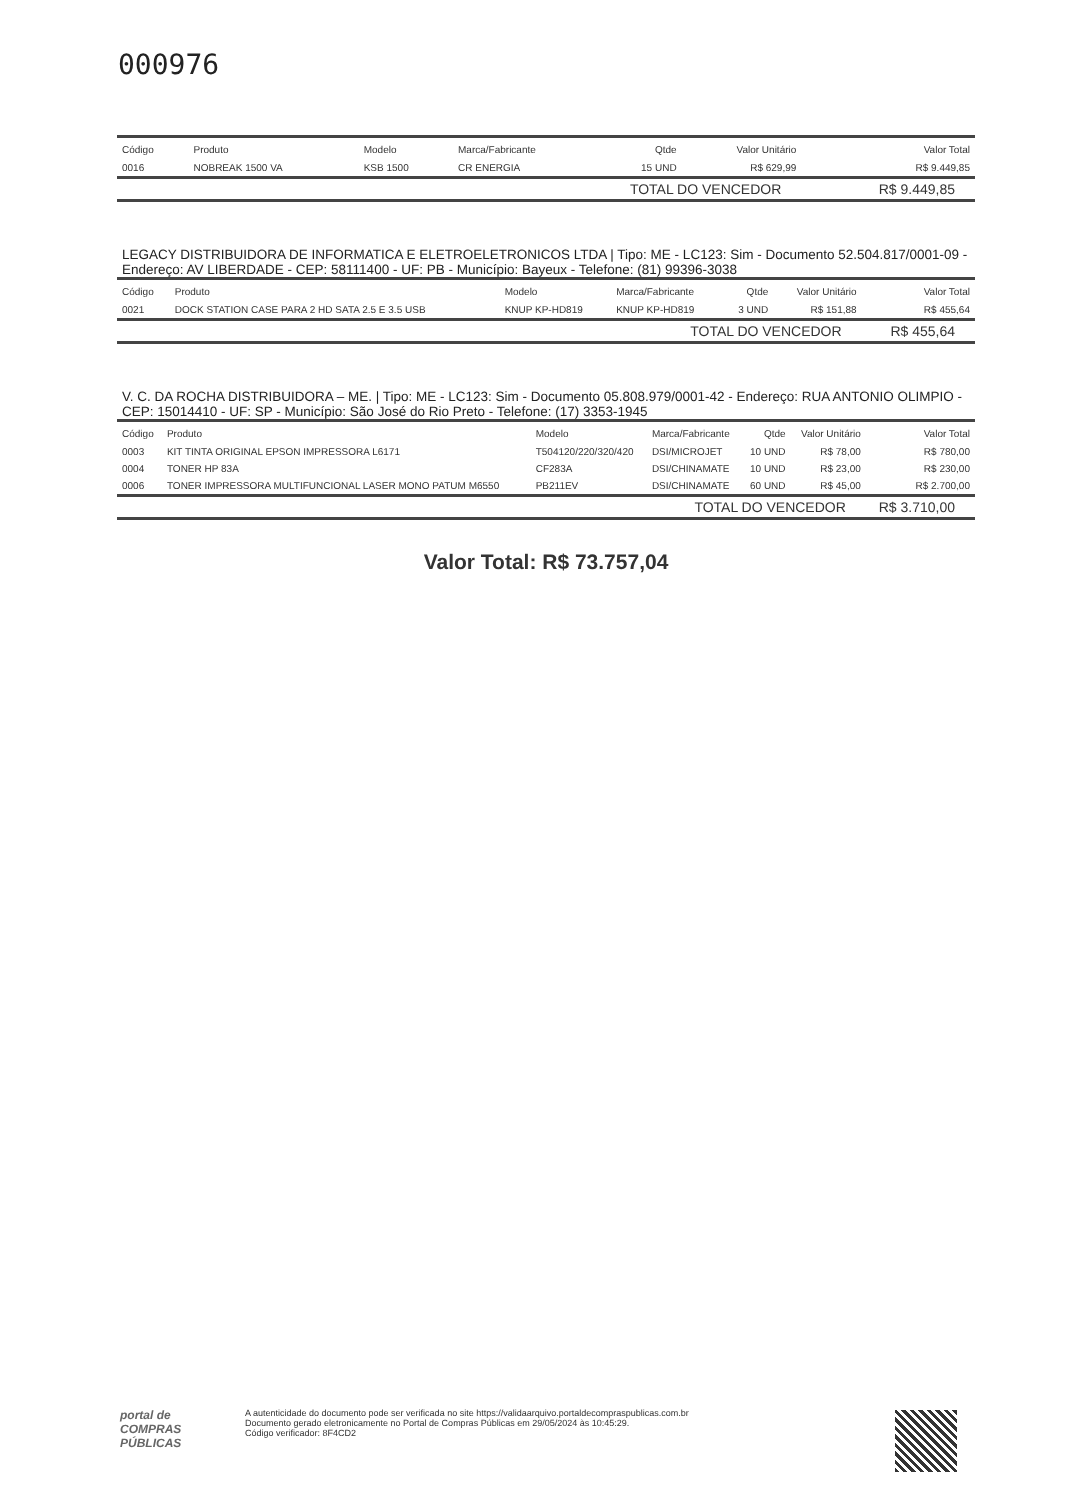000976
| Código | Produto | Modelo | Marca/Fabricante | Qtde | Valor Unitário | Valor Total |
| --- | --- | --- | --- | --- | --- | --- |
| 0016 | NOBREAK 1500 VA | KSB 1500 | CR ENERGIA | 15 UND | R$ 629,99 | R$ 9.449,85 |
| TOTAL DO VENCEDOR | | | | | | R$ 9.449,85 |
LEGACY DISTRIBUIDORA DE INFORMATICA E ELETROELETRONICOS LTDA | Tipo: ME - LC123: Sim - Documento 52.504.817/0001-09 - Endereço: AV LIBERDADE - CEP: 58111400 - UF: PB - Município: Bayeux - Telefone: (81) 99396-3038
| Código | Produto | Modelo | Marca/Fabricante | Qtde | Valor Unitário | Valor Total |
| --- | --- | --- | --- | --- | --- | --- |
| 0021 | DOCK STATION CASE PARA 2 HD SATA 2.5 E 3.5 USB | KNUP KP-HD819 | KNUP KP-HD819 | 3 UND | R$ 151,88 | R$ 455,64 |
| TOTAL DO VENCEDOR | | | | | | R$ 455,64 |
V. C. DA ROCHA DISTRIBUIDORA – ME. | Tipo: ME - LC123: Sim - Documento 05.808.979/0001-42 - Endereço: RUA ANTONIO OLIMPIO - CEP: 15014410 - UF: SP - Município: São José do Rio Preto - Telefone: (17) 3353-1945
| Código | Produto | Modelo | Marca/Fabricante | Qtde | Valor Unitário | Valor Total |
| --- | --- | --- | --- | --- | --- | --- |
| 0003 | KIT TINTA ORIGINAL EPSON IMPRESSORA L6171 | T504120/220/320/420 | DSI/MICROJET | 10 UND | R$ 78,00 | R$ 780,00 |
| 0004 | TONER HP 83A | CF283A | DSI/CHINAMATE | 10 UND | R$ 23,00 | R$ 230,00 |
| 0006 | TONER IMPRESSORA MULTIFUNCIONAL LASER MONO PATUM M6550 | PB211EV | DSI/CHINAMATE | 60 UND | R$ 45,00 | R$ 2.700,00 |
| TOTAL DO VENCEDOR | | | | | | R$ 3.710,00 |
Valor Total: R$ 73.757,04
portal de
COMPRAS
PÚBLICAS
A autenticidade do documento pode ser verificada no site https://validaarquivo.portaldecompraspublicas.com.br
Documento gerado eletronicamente no Portal de Compras Públicas em 29/05/2024 às 10:45:29.
Código verificador: 8F4CD2